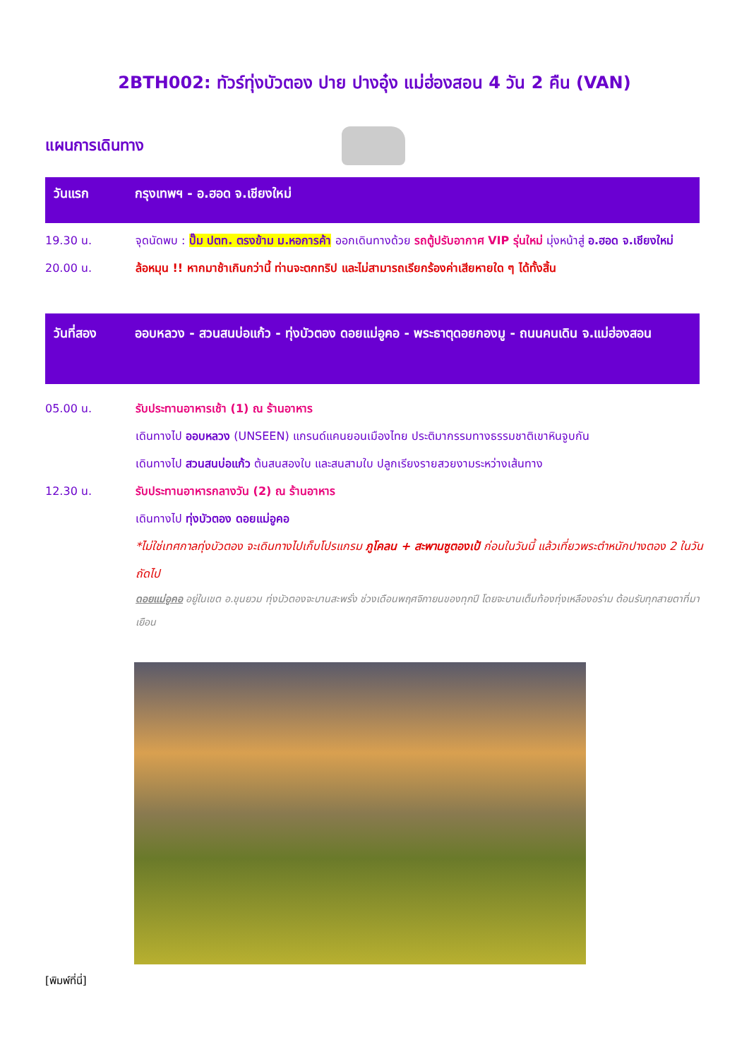2BTH002: ทัวร์ทุ่งบัวตอง ปาย ปางอุ๋ง แม่ฮ่องสอน 4 วัน 2 คืน (VAN)
แผนการเดินทาง
วันแรก กรุงเทพฯ - อ.ฮอด จ.เชียงใหม่
19.30 น. จุดนัดพบ : ปั๊ม ปตท. ตรงข้าม ม.หอการค้า ออกเดินทางด้วย รถตู้ปรับอากาศ VIP รุ่นใหม่ มุ่งหน้าสู่ อ.ฮอด จ.เชียงใหม่
20.00 น. ล้อหมุน !! หากมาช้าเกินกว่านี้ ท่านจะตกทริป และไม่สามารถเรียกร้องค่าเสียหายใด ๆ ได้ทั้งสิ้น
วันที่สอง ออบหลวง - สวนสนบ่อแก้ว - ทุ่งบัวตอง ดอยแม่อูคอ - พระธาตุดอยกองมู - ถนนคนเดิน จ.แม่ฮ่องสอน
05.00 น. รับประทานอาหารเช้า (1) ณ ร้านอาหาร
เดินทางไป ออบหลวง (UNSEEN) แกรนด์แคนยอนเมืองไทย ประติมากรรมทางธรรมชาติเขาหินจูบกัน
เดินทางไป สวนสนบ่อแก้ว ต้นสนสองใบ และสนสามใบ ปลูกเรียงรายสวยงามระหว่างเส้นทาง
12.30 น. รับประทานอาหารกลางวัน (2) ณ ร้านอาหาร
เดินทางไป ทุ่งบัวตอง ดอยแม่อูคอ
*ไม่ใช่เทศกาลทุ่งบัวตอง จะเดินทางไปเก็บโปรแกรม ภูโคลน + สะพานซูตองเป้ ก่อนในวันนี้ แล้วเที่ยวพระตำหนักปางตอง 2 ในวันถัดไป
ดอยแม่อูคอ อยู่ในเขต อ.ขุนยวม ทุ่งบัวตองจะบานสะพรั่ง ช่วงเดือนพฤศจิกายนของทุกปี โดยจะบานเต็มท้องทุ่งเหลืองอร่าม ต้อนรับทุกสายตาที่มาเยือน
[พิมพ์ที่นี่]